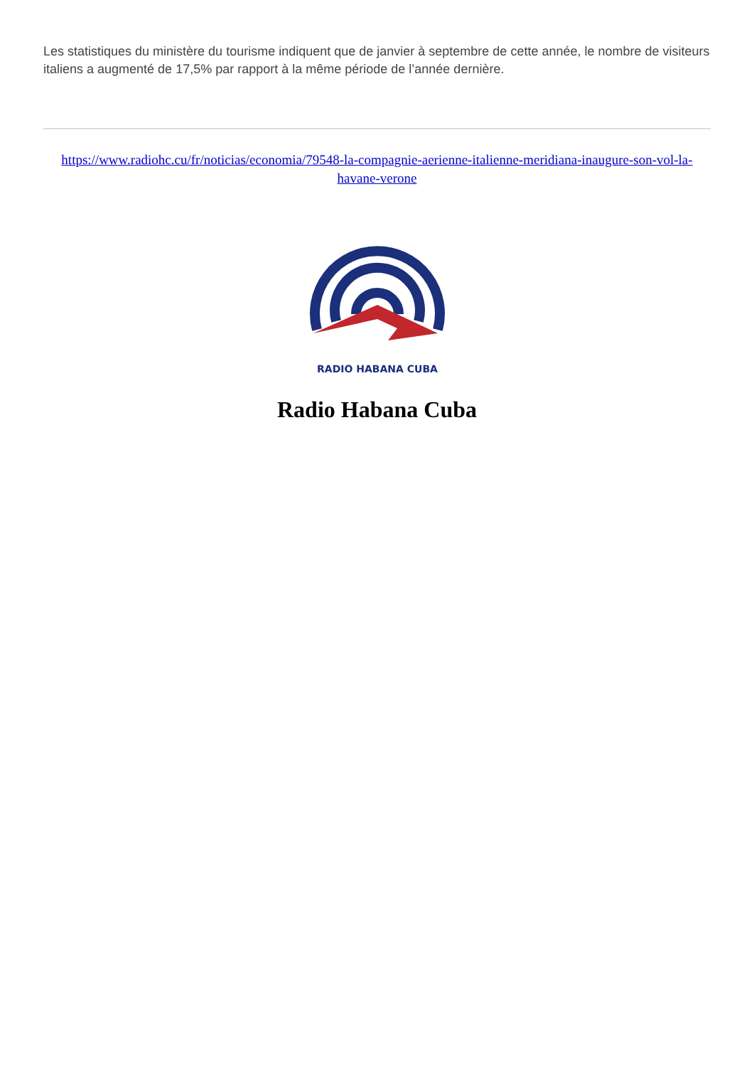Les statistiques du ministère du tourisme indiquent que de janvier à septembre de cette année, le nombre de visiteurs italiens a augmenté de 17,5% par rapport à la même période de l’année dernière.
https://www.radiohc.cu/fr/noticias/economia/79548-la-compagnie-aerienne-italienne-meridiana-inaugure-son-vol-la-havane-verone
RADIO HABANA CUBA
Radio Habana Cuba